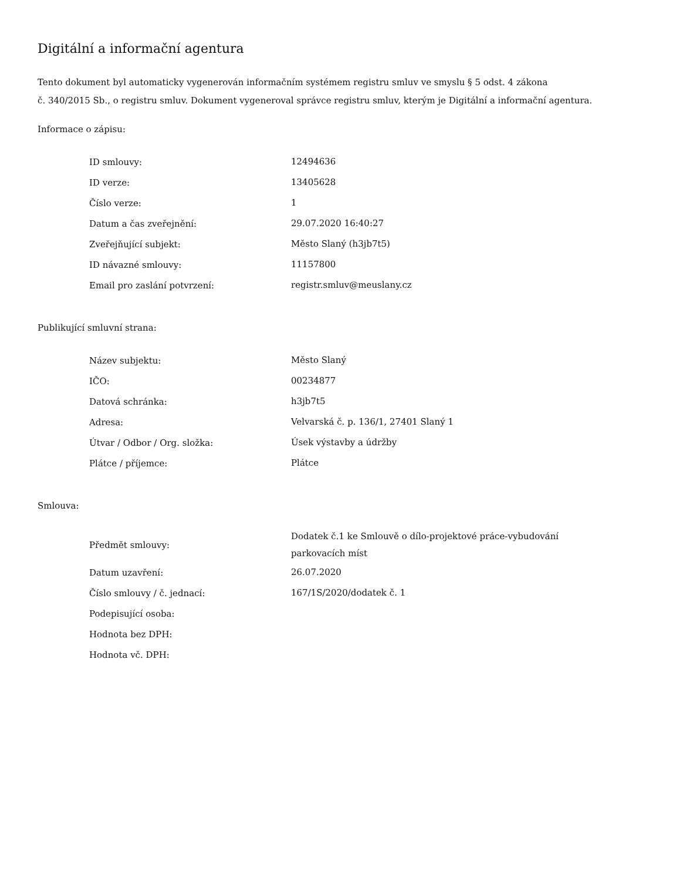Digitální a informační agentura
Tento dokument byl automaticky vygenerován informačním systémem registru smluv ve smyslu § 5 odst. 4 zákona
č. 340/2015 Sb., o registru smluv. Dokument vygeneroval správce registru smluv, kterým je Digitální a informační agentura.
Informace o zápisu:
| ID smlouvy: | 12494636 |
| ID verze: | 13405628 |
| Číslo verze: | 1 |
| Datum a čas zveřejnění: | 29.07.2020 16:40:27 |
| Zveřejňující subjekt: | Město Slaný (h3jb7t5) |
| ID návazné smlouvy: | 11157800 |
| Email pro zaslání potvrzení: | registr.smluv@meuslany.cz |
Publikující smluvní strana:
| Název subjektu: | Město Slaný |
| IČO: | 00234877 |
| Datová schránka: | h3jb7t5 |
| Adresa: | Velvarská č. p. 136/1, 27401 Slaný 1 |
| Útvar / Odbor / Org. složka: | Úsek výstavby a údržby |
| Plátce / příjemce: | Plátce |
Smlouva:
| Předmět smlouvy: | Dodatek č.1 ke Smlouvě o dílo-projektové práce-vybudování parkovacích míst |
| Datum uzavření: | 26.07.2020 |
| Číslo smlouvy / č. jednací: | 167/1S/2020/dodatek č. 1 |
| Podepisující osoba: | |
| Hodnota bez DPH: | |
| Hodnota vč. DPH: | |